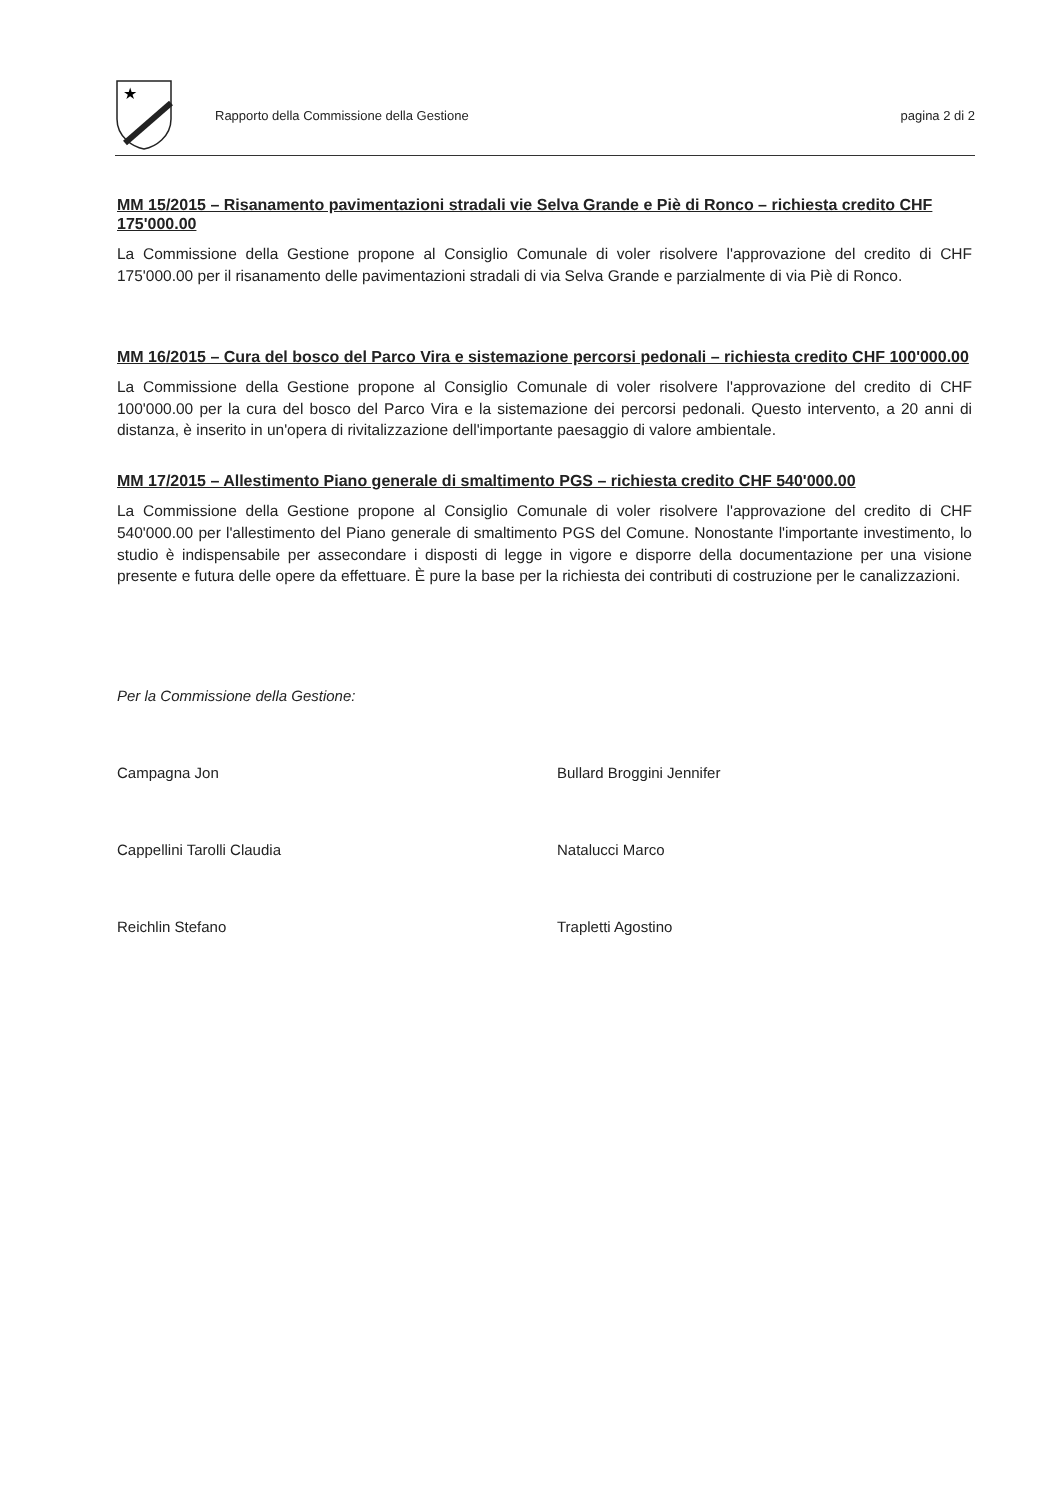★
Rapporto della Commissione della Gestione
pagina 2 di 2
MM 15/2015 – Risanamento pavimentazioni stradali vie Selva Grande e Piè di Ronco – richiesta credito CHF 175'000.00
La Commissione della Gestione propone al Consiglio Comunale di voler risolvere l'approvazione del credito di CHF 175'000.00 per il risanamento delle pavimentazioni stradali di via Selva Grande e parzialmente di via Piè di Ronco.
MM 16/2015 – Cura del bosco del Parco Vira e sistemazione percorsi pedonali – richiesta credito CHF 100'000.00
La Commissione della Gestione propone al Consiglio Comunale di voler risolvere l'approvazione del credito di CHF 100'000.00 per la cura del bosco del Parco Vira e la sistemazione dei percorsi pedonali. Questo intervento, a 20 anni di distanza, è inserito in un'opera di rivitalizzazione dell'importante paesaggio di valore ambientale.
MM 17/2015 – Allestimento Piano generale di smaltimento PGS – richiesta credito CHF 540'000.00
La Commissione della Gestione propone al Consiglio Comunale di voler risolvere l'approvazione del credito di CHF 540'000.00 per l'allestimento del Piano generale di smaltimento PGS del Comune. Nonostante l'importante investimento, lo studio è indispensabile per assecondare i disposti di legge in vigore e disporre della documentazione per una visione presente e futura delle opere da effettuare. È pure la base per la richiesta dei contributi di costruzione per le canalizzazioni.
Per la Commissione della Gestione:
Campagna Jon
Bullard Broggini Jennifer
Cappellini Tarolli Claudia
Natalucci Marco
Reichlin Stefano
Trapletti Agostino